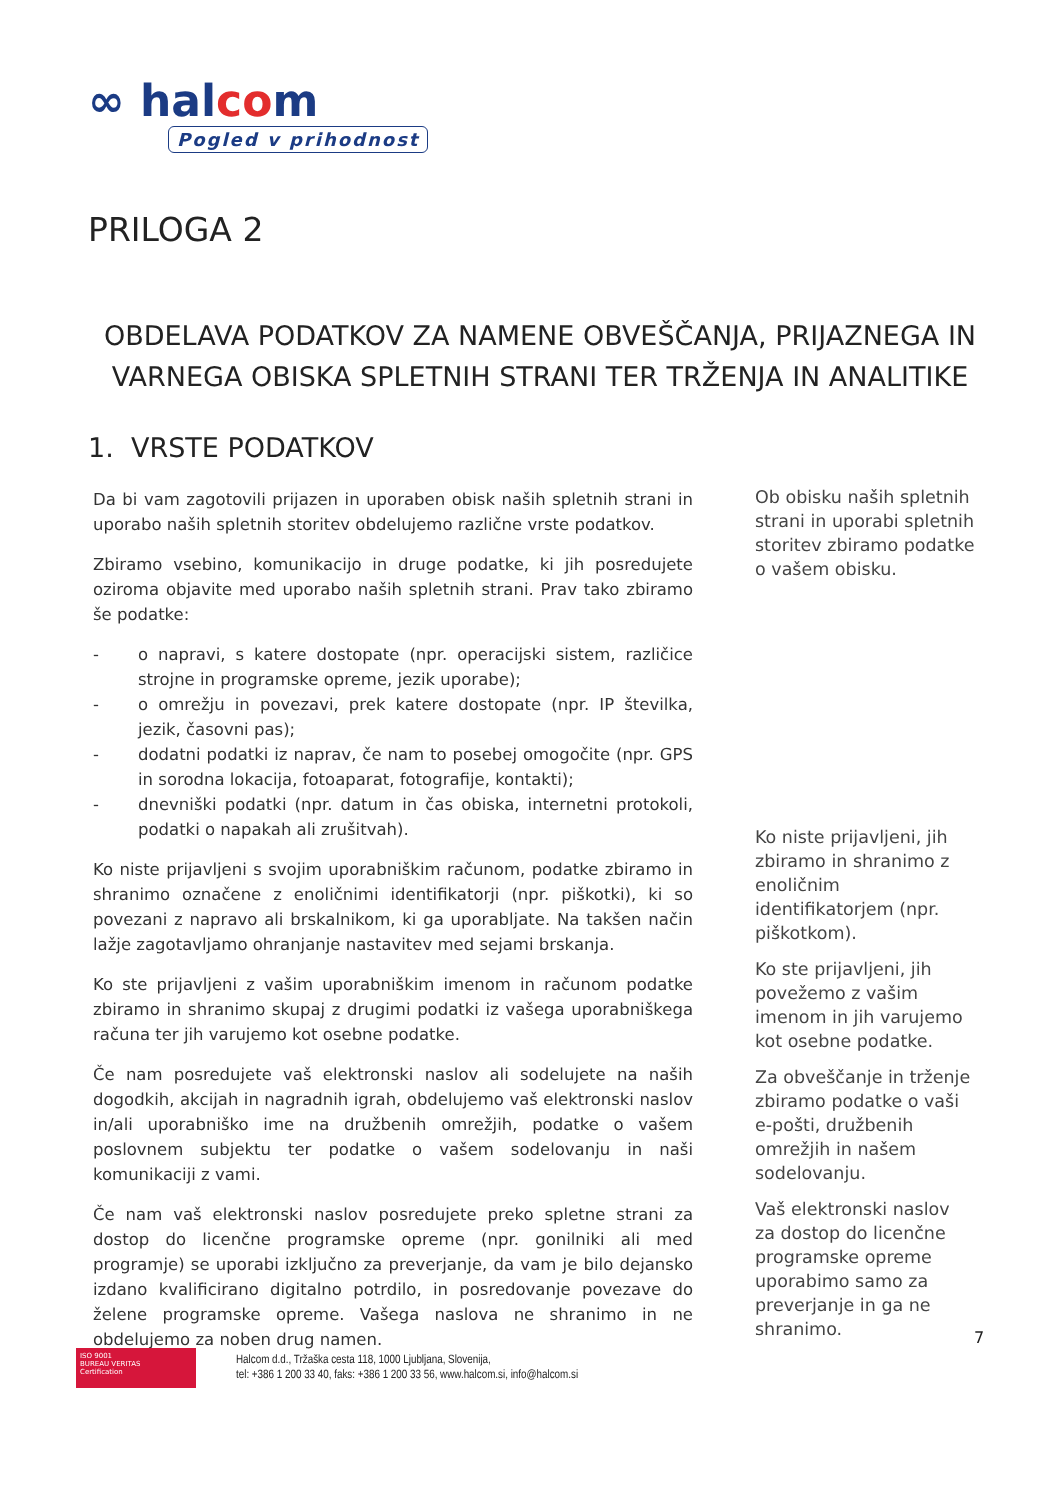∞ halcom
Pogled v prihodnost
PRILOGA 2
OBDELAVA PODATKOV ZA NAMENE OBVEŠČANJA, PRIJAZNEGA IN VARNEGA OBISKA SPLETNIH STRANI TER TRŽENJA IN ANALITIKE
1. VRSTE PODATKOV
Da bi vam zagotovili prijazen in uporaben obisk naših spletnih strani in uporabo naših spletnih storitev obdelujemo različne vrste podatkov.
Zbiramo vsebino, komunikacijo in druge podatke, ki jih posredujete oziroma objavite med uporabo naših spletnih strani. Prav tako zbiramo še podatke:
- o napravi, s katere dostopate (npr. operacijski sistem, različice strojne in programske opreme, jezik uporabe);
- o omrežju in povezavi, prek katere dostopate (npr. IP številka, jezik, časovni pas);
- dodatni podatki iz naprav, če nam to posebej omogočite (npr. GPS in sorodna lokacija, fotoaparat, fotografije, kontakti);
- dnevniški podatki (npr. datum in čas obiska, internetni protokoli, podatki o napakah ali zrušitvah).
Ko niste prijavljeni s svojim uporabniškim računom, podatke zbiramo in shranimo označene z enoličnimi identifikatorji (npr. piškotki), ki so povezani z napravo ali brskalnikom, ki ga uporabljate. Na takšen način lažje zagotavljamo ohranjanje nastavitev med sejami brskanja.
Ko ste prijavljeni z vašim uporabniškim imenom in računom podatke zbiramo in shranimo skupaj z drugimi podatki iz vašega uporabniškega računa ter jih varujemo kot osebne podatke.
Če nam posredujete vaš elektronski naslov ali sodelujete na naših dogodkih, akcijah in nagradnih igrah, obdelujemo vaš elektronski naslov in/ali uporabniško ime na družbenih omrežjih, podatke o vašem poslovnem subjektu ter podatke o vašem sodelovanju in naši komunikaciji z vami.
Če nam vaš elektronski naslov posredujete preko spletne strani za dostop do licenčne programske opreme (npr. gonilniki ali med programje) se uporabi izključno za preverjanje, da vam je bilo dejansko izdano kvalificirano digitalno potrdilo, in posredovanje povezave do želene programske opreme. Vašega naslova ne shranimo in ne obdelujemo za noben drug namen.
Ob obisku naših spletnih strani in uporabi spletnih storitev zbiramo podatke o vašem obisku.
Ko niste prijavljeni, jih zbiramo in shranimo z enoličnim identifikatorjem (npr. piškotkom).
Ko ste prijavljeni, jih povežemo z vašim imenom in jih varujemo kot osebne podatke.
Za obveščanje in trženje zbiramo podatke o vaši e-pošti, družbenih omrežjih in našem sodelovanju.
Vaš elektronski naslov za dostop do licenčne programske opreme uporabimo samo za preverjanje in ga ne shranimo.
7
ISO 9001
BUREAU VERITAS
Certification
Halcom d.d., Tržaška cesta 118, 1000 Ljubljana, Slovenija,
tel: +386 1 200 33 40, faks: +386 1 200 33 56, www.halcom.si, info@halcom.si